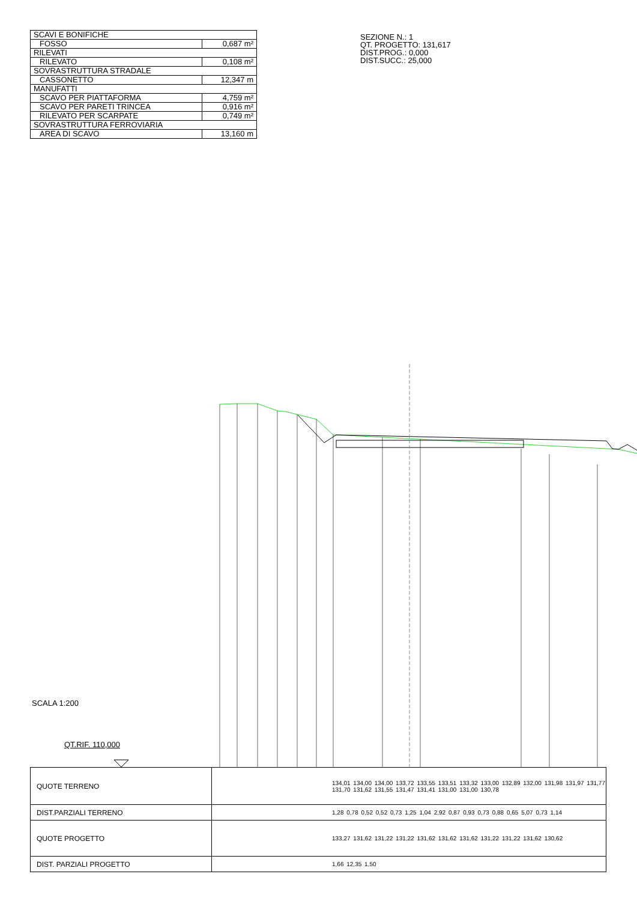| SCAVI E BONIFICHE | |
| FOSSO | 0,687 m² |
| RILEVATI | |
| RILEVATO | 0,108 m² |
| SOVRASTRUTTURA STRADALE | |
| CASSONETTO | 12,347 m |
| MANUFATTI | |
| SCAVO PER PIATTAFORMA | 4,759 m² |
| SCAVO PER PARETI TRINCEA | 0,916 m² |
| RILEVATO PER SCARPATE | 0,749 m² |
| SOVRASTRUTTURA FERROVIARIA | |
| AREA DI SCAVO | 13,160 m |
SEZIONE N.: 1
QT. PROGETTO: 131,617
DIST.PROG.: 0,000
DIST.SUCC.: 25,000
SCALA 1:200
QT.RIF. 110,000
| QUOTE TERRENO | 134,01 134,00 134,00 133,72 133,55 133,51 133,32 133,00 132,89 132,00 131,98 131,97 131,77 131,70 131,62 131,55 131,47 131,41 131,00 131,00 130,78 |
| DIST.PARZIALI TERRENO | 1,28 0,78 0,52 0,52 0,73 1,25 1,04 2,92 0,87 0,93 0,73 0,88 0,65 5,07 0,73 1,14 |
| QUOTE PROGETTO | 133,27 131,62 131,22 131,22 131,62 131,62 131,62 131,22 131,22 131,62 130,62 |
| DIST. PARZIALI PROGETTO | 1,66 12,35 1,50 |